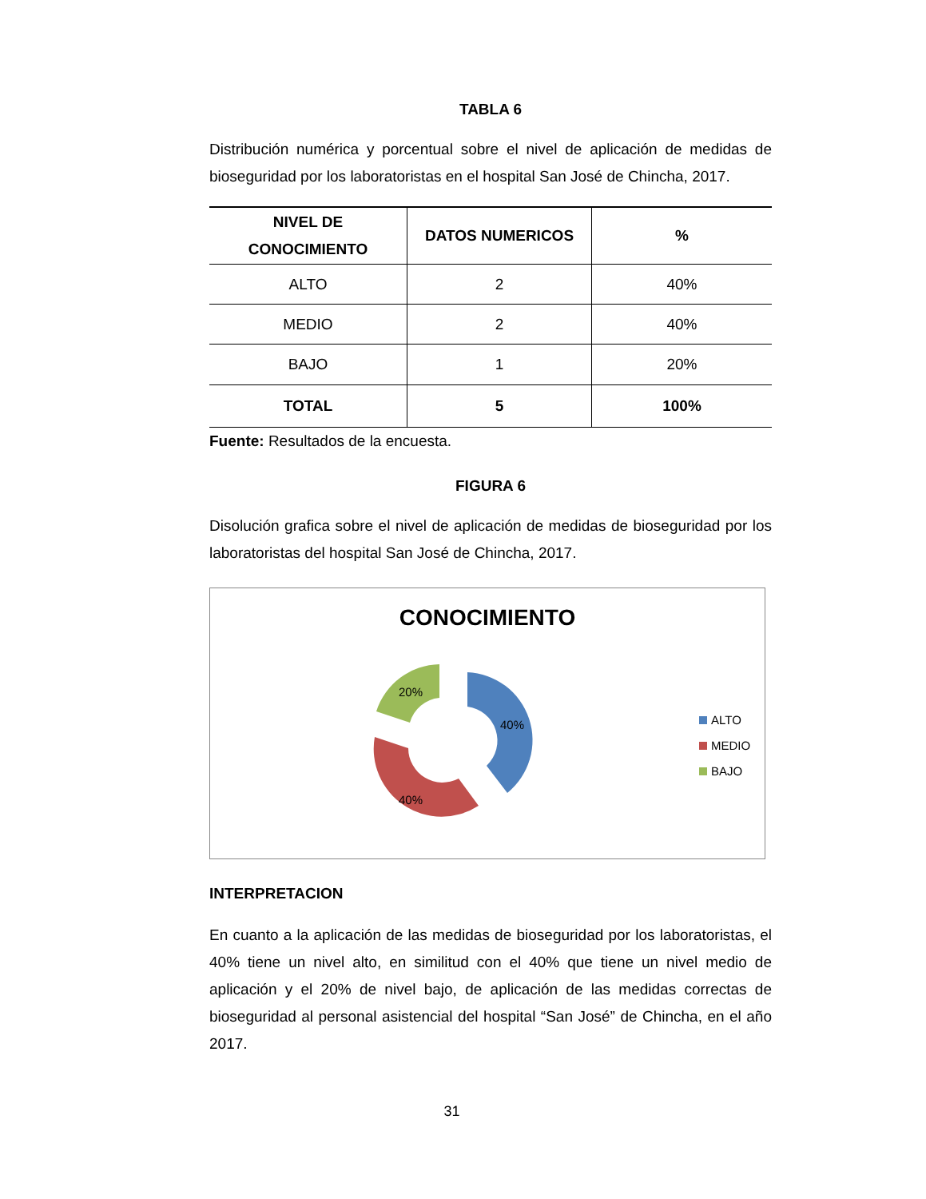TABLA 6
Distribución numérica y porcentual sobre el nivel de aplicación de medidas de bioseguridad por los laboratoristas en el hospital San José de Chincha, 2017.
| NIVEL DE CONOCIMIENTO | DATOS NUMERICOS | % |
| --- | --- | --- |
| ALTO | 2 | 40% |
| MEDIO | 2 | 40% |
| BAJO | 1 | 20% |
| TOTAL | 5 | 100% |
Fuente: Resultados de la encuesta.
FIGURA 6
Disolución grafica sobre el nivel de aplicación de medidas de bioseguridad por los laboratoristas del hospital San José de Chincha, 2017.
CONOCIMIENTO
40%
40%
20%
ALTO
MEDIO
BAJO
INTERPRETACION
En cuanto a la aplicación de las medidas de bioseguridad por los laboratoristas, el 40% tiene un nivel alto, en similitud con el 40% que tiene un nivel medio de aplicación y el 20% de nivel bajo, de aplicación de las medidas correctas de bioseguridad al personal asistencial del hospital “San José” de Chincha, en el año 2017.
31